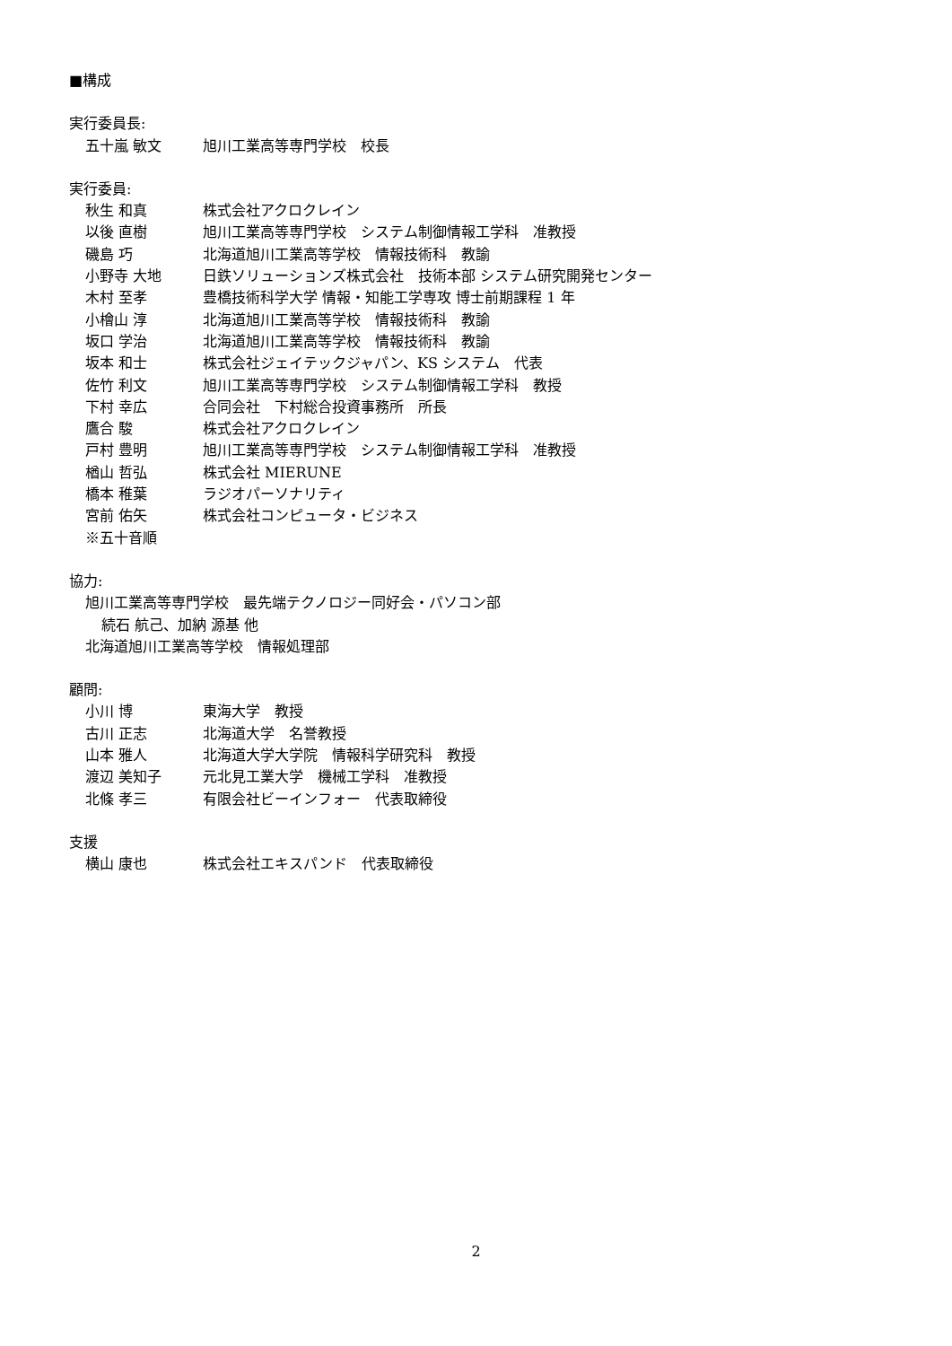■構成
実行委員長:
五十嵐 敏文 旭川工業高等専門学校　校長
実行委員:
秋生 和真 株式会社アクロクレイン
以後 直樹 旭川工業高等専門学校　システム制御情報工学科　准教授
磯島 巧 北海道旭川工業高等学校　情報技術科　教諭
小野寺 大地 日鉄ソリューションズ株式会社　技術本部 システム研究開発センター
木村 至孝 豊橋技術科学大学 情報・知能工学専攻 博士前期課程 1 年
小檜山 淳 北海道旭川工業高等学校　情報技術科　教諭
坂口 学治 北海道旭川工業高等学校　情報技術科　教諭
坂本 和士 株式会社ジェイテックジャパン、KS システム　代表
佐竹 利文 旭川工業高等専門学校　システム制御情報工学科　教授
下村 幸広 合同会社　下村総合投資事務所　所長
鷹合 駿 株式会社アクロクレイン
戸村 豊明 旭川工業高等専門学校　システム制御情報工学科　准教授
楢山 哲弘 株式会社 MIERUNE
橋本 稚葉 ラジオパーソナリティ
宮前 佑矢 株式会社コンピュータ・ビジネス
※五十音順
協力:
旭川工業高等専門学校　最先端テクノロジー同好会・パソコン部
続石 航己、加納 源基 他
北海道旭川工業高等学校　情報処理部
顧問:
小川 博 東海大学　教授
古川 正志 北海道大学　名誉教授
山本 雅人 北海道大学大学院　情報科学研究科　教授
渡辺 美知子 元北見工業大学　機械工学科　准教授
北條 孝三 有限会社ビーインフォー　代表取締役
支援
横山 康也 株式会社エキスパンド　代表取締役
2